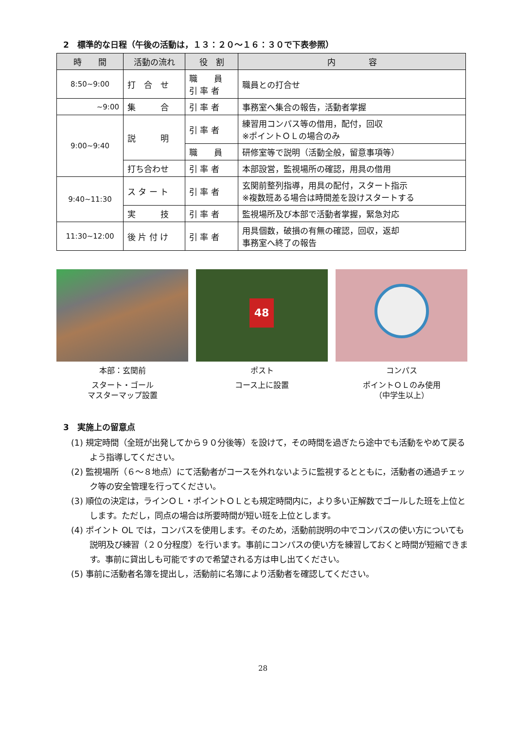2　標準的な日程（午後の活動は，１３：２０～１６：３０で下表参照）
| 時 間 | 活動の流れ | 役 割 | 内 容 |
| --- | --- | --- | --- |
| 8:50~9:00 | 打 合 せ | 職 員 引 率 者 | 職員との打合せ |
| ~9:00 | 集 合 | 引 率 者 | 事務室へ集合の報告，活動者掌握 |
| 9:00~9:40 | 説 明 | 引 率 者 | 練習用コンパス等の借用，配付，回収 ※ポイントＯＬの場合のみ |
| | | 職 員 | 研修室等で説明（活動全般，留意事項等） |
| | 打ち合わせ | 引 率 者 | 本部設営，監視場所の確認，用具の借用 |
| 9:40~11:30 | ス タ ー ト | 引 率 者 | 玄関前整列指導，用具の配付，スタート指示 ※複数班ある場合は時間差を設けスタートする |
| | 実 技 | 引 率 者 | 監視場所及び本部で活動者掌握，緊急対応 |
| 11:30~12:00 | 後 片 付 け | 引 率 者 | 用具個数，破損の有無の確認，回収，返却 事務室へ終了の報告 |
本部：玄関前
スタート・ゴール
マスターマップ設置
48
ポスト
コース上に設置
コンパス
ポイントＯＬのみ使用
（中学生以上）
3　実施上の留意点
(1) 規定時間（全班が出発してから９０分後等）を設けて，その時間を過ぎたら途中でも活動をやめて戻るよう指導してください。
(2) 監視場所（６～８地点）にて活動者がコースを外れないように監視するとともに，活動者の通過チェック等の安全管理を行ってください。
(3) 順位の決定は，ラインＯＬ・ポイントＯＬとも規定時間内に，より多い正解数でゴールした班を上位とします。ただし，同点の場合は所要時間が短い班を上位とします。
(4) ポイント OL では，コンパスを使用します。そのため，活動前説明の中でコンパスの使い方についても説明及び練習（２０分程度）を行います。事前にコンパスの使い方を練習しておくと時間が短縮できます。事前に貸出しも可能ですので希望される方は申し出てください。
(5) 事前に活動者名簿を提出し，活動前に名簿により活動者を確認してください。
28